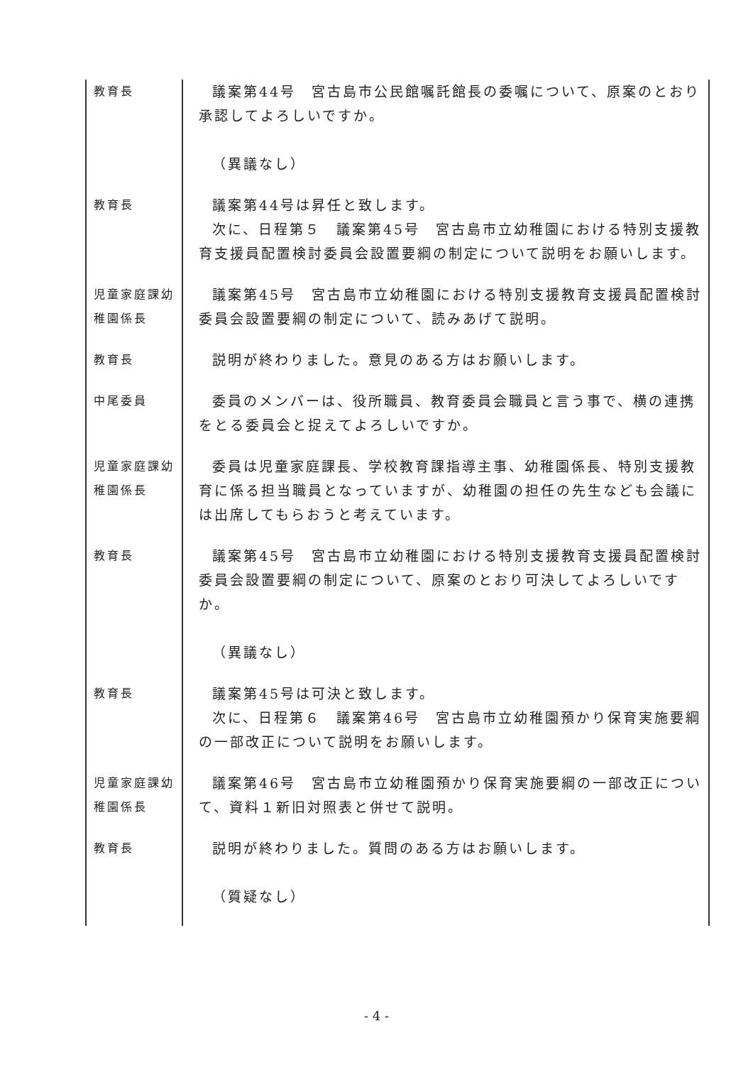| 教育長 | 議案第44号 宮古島市公民館嘱託館長の委嘱について、原案のとおり承認してよろしいですか。 （異議なし） |
| 教育長 | 議案第44号は昇任と致します。 次に、日程第５ 議案第45号 宮古島市立幼稚園における特別支援教育支援員配置検討委員会設置要綱の制定について説明をお願いします。 |
| 児童家庭課幼稚園係長 | 議案第45号 宮古島市立幼稚園における特別支援教育支援員配置検討委員会設置要綱の制定について、読みあげて説明。 |
| 教育長 | 説明が終わりました。意見のある方はお願いします。 |
| 中尾委員 | 委員のメンバーは、役所職員、教育委員会職員と言う事で、横の連携をとる委員会と捉えてよろしいですか。 |
| 児童家庭課幼稚園係長 | 委員は児童家庭課長、学校教育課指導主事、幼稚園係長、特別支援教育に係る担当職員となっていますが、幼稚園の担任の先生なども会議には出席してもらおうと考えています。 |
| 教育長 | 議案第45号 宮古島市立幼稚園における特別支援教育支援員配置検討委員会設置要綱の制定について、原案のとおり可決してよろしいですか。 （異議なし） |
| 教育長 | 議案第45号は可決と致します。 次に、日程第６ 議案第46号 宮古島市立幼稚園預かり保育実施要綱の一部改正について説明をお願いします。 |
| 児童家庭課幼稚園係長 | 議案第46号 宮古島市立幼稚園預かり保育実施要綱の一部改正について、資料１新旧対照表と併せて説明。 |
| 教育長 | 説明が終わりました。質問のある方はお願いします。 （質疑なし） |
- 4 -